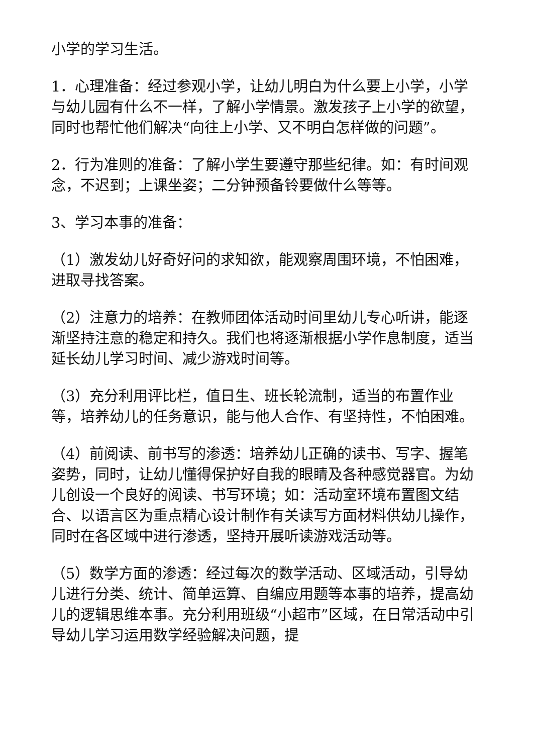小学的学习生活。
1．心理准备：经过参观小学，让幼儿明白为什么要上小学，小学与幼儿园有什么不一样，了解小学情景。激发孩子上小学的欲望，同时也帮忙他们解决“向往上小学、又不明白怎样做的问题”。
2．行为准则的准备：了解小学生要遵守那些纪律。如：有时间观念，不迟到；上课坐姿；二分钟预备铃要做什么等等。
3、学习本事的准备：
（1）激发幼儿好奇好问的求知欲，能观察周围环境，不怕困难，进取寻找答案。
（2）注意力的培养：在教师团体活动时间里幼儿专心听讲，能逐渐坚持注意的稳定和持久。我们也将逐渐根据小学作息制度，适当延长幼儿学习时间、减少游戏时间等。
（3）充分利用评比栏，值日生、班长轮流制，适当的布置作业等，培养幼儿的任务意识，能与他人合作、有坚持性，不怕困难。
（4）前阅读、前书写的渗透：培养幼儿正确的读书、写字、握笔姿势，同时，让幼儿懂得保护好自我的眼睛及各种感觉器官。为幼儿创设一个良好的阅读、书写环境；如：活动室环境布置图文结合、以语言区为重点精心设计制作有关读写方面材料供幼儿操作，同时在各区域中进行渗透，坚持开展听读游戏活动等。
（5）数学方面的渗透：经过每次的数学活动、区域活动，引导幼儿进行分类、统计、简单运算、自编应用题等本事的培养，提高幼儿的逻辑思维本事。充分利用班级“小超市”区域，在日常活动中引导幼儿学习运用数学经验解决问题，提